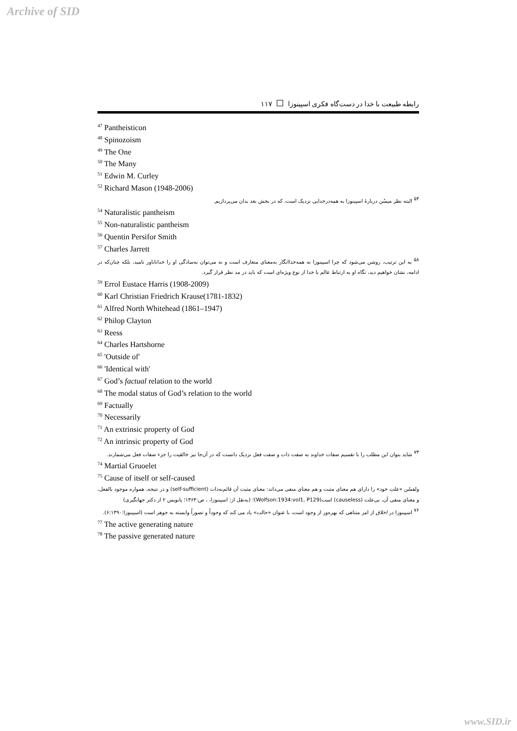Archive of SID
رابطه طبیعت با خدا در دست‌گاه فکری اسپینوزا ۱۱۷
<sup>47</sup> Pantheisticon
<sup>48</sup> Spinozoism
<sup>49</sup> The One
<sup>50</sup> The Many
<sup>51</sup> Edwin M. Curley
<sup>52</sup> Richard Mason (1948-2006)
<sup>۵۳</sup> البته نظر میسُن دربارهٔ اسپینوزا به همه‌درخدایی نزدیک است، که در بخش بعد بدان می‌پردازیم.
<sup>54</sup> Naturalistic pantheism
<sup>55</sup> Non-naturalistic pantheism
<sup>56</sup> Quentin Persifor Smith
<sup>57</sup> Charles Jarrett
<sup>۵۸</sup> به این ترتیب، روشن می‌شود که چرا اسپینوزا نه همه‌خداانگار به‌معنای متعارف است و نه می‌توان به‌سادگی او را خداناباور نامید، بلکه چنان‌که در ادامه، نشان خواهیم دید، نگاه او به ارتباط عالم با خدا از نوع ویژه‌ای است که باید در مد نظر قرار گیرد.
<sup>59</sup> Errol Eustace Harris (1908-2009)
<sup>60</sup> Karl Christian Friedrich Krause(1781-1832)
<sup>61</sup> Alfred North Whitehead (1861–1947)
<sup>62</sup> Philop Clayton
<sup>63</sup> Reess
<sup>64</sup> Charles Hartshorne
<sup>65</sup> 'Outside of'
<sup>66</sup> 'Identical with'
<sup>67</sup> God’s factual relation to the world
<sup>68</sup> The modal status of God’s relation to the world
<sup>69</sup> Factually
<sup>70</sup> Necessarily
<sup>71</sup> An extrinsic property of God
<sup>72</sup> An intrinsic property of God
<sup>۷۳</sup> شاید بتوان این مطلب را با تقسیم صفات خداوند به صفت ذات و صفت فعل نزذیک دانست که در آن‌جا نیز خالقیت را جزء صفات فعل می‌شمارند.
<sup>74</sup> Martial Gruoelet
<sup>75</sup> Cause of itself or self-caused
ولفسُن «علتِ خود» را دارای هم معنای مثبت و هم معنای منفی می‌داند: معنای مثبت آن قائم‌به‌ذات (self-sufficient) و در نتیجه، همواره موجود بالفعل، و معنای منفی آن، بی‌علت (causeless) است(Wolfson:1934:vol1, P129)؛ (به‌نقل از: اسپینوزا، ، ص:۱۳۶۴؛ پانویس ۲ از دکتر جهانگیری)
<sup>۷۶</sup> اسپینوزا در اخلاق از امر متناهی که بهره‌ور از وجود است، با عنوان «حالت» یاد می کند که وجوداً و تصوراً وابسته به جوهر است (اسپینوزا:۶:۱۳۹۰).
<sup>77</sup> The active generating nature
<sup>78</sup> The passive generated nature
www.SID.ir